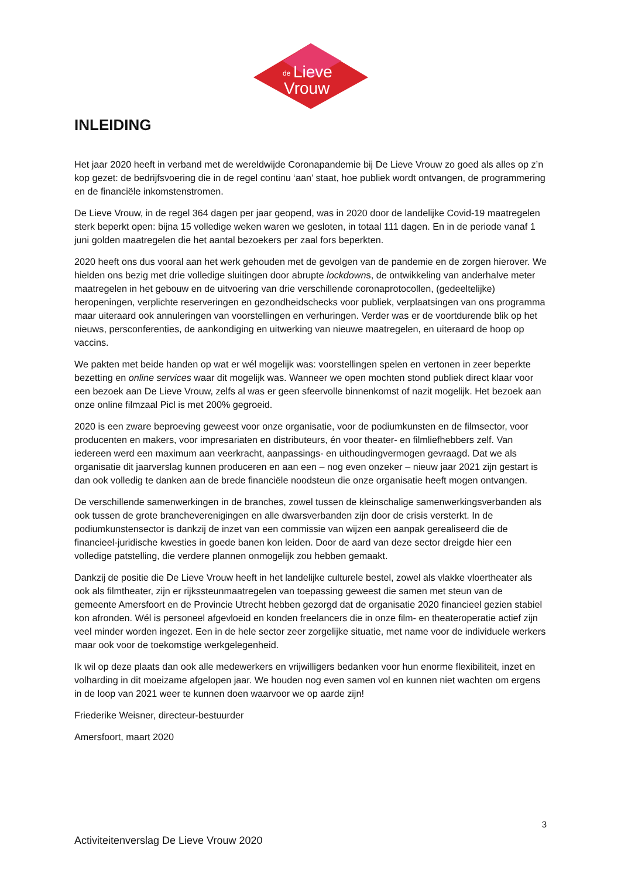de
Lieve
Vrouw
INLEIDING
Het jaar 2020 heeft in verband met de wereldwijde Coronapandemie bij De Lieve Vrouw zo goed als alles op z’n kop gezet: de bedrijfsvoering die in de regel continu ‘aan’ staat, hoe publiek wordt ontvangen, de programmering en de financiële inkomstenstromen.
De Lieve Vrouw, in de regel 364 dagen per jaar geopend, was in 2020 door de landelijke Covid-19 maatregelen sterk beperkt open: bijna 15 volledige weken waren we gesloten, in totaal 111 dagen. En in de periode vanaf 1 juni golden maatregelen die het aantal bezoekers per zaal fors beperkten.
2020 heeft ons dus vooral aan het werk gehouden met de gevolgen van de pandemie en de zorgen hierover. We hielden ons bezig met drie volledige sluitingen door abrupte lockdowns, de ontwikkeling van anderhalve meter maatregelen in het gebouw en de uitvoering van drie verschillende coronaprotocollen, (gedeeltelijke) heropeningen, verplichte reserveringen en gezondheidschecks voor publiek, verplaatsingen van ons programma maar uiteraard ook annuleringen van voorstellingen en verhuringen. Verder was er de voortdurende blik op het nieuws, persconferenties, de aankondiging en uitwerking van nieuwe maatregelen, en uiteraard de hoop op vaccins.
We pakten met beide handen op wat er wél mogelijk was: voorstellingen spelen en vertonen in zeer beperkte bezetting en online services waar dit mogelijk was. Wanneer we open mochten stond publiek direct klaar voor een bezoek aan De Lieve Vrouw, zelfs al was er geen sfeervolle binnenkomst of nazit mogelijk. Het bezoek aan onze online filmzaal Picl is met 200% gegroeid.
2020 is een zware beproeving geweest voor onze organisatie, voor de podiumkunsten en de filmsector, voor producenten en makers, voor impresariaten en distributeurs, én voor theater- en filmliefhebbers zelf. Van iedereen werd een maximum aan veerkracht, aanpassings- en uithoudingvermogen gevraagd. Dat we als organisatie dit jaarverslag kunnen produceren en aan een – nog even onzeker – nieuw jaar 2021 zijn gestart is dan ook volledig te danken aan de brede financiële noodsteun die onze organisatie heeft mogen ontvangen.
De verschillende samenwerkingen in de branches, zowel tussen de kleinschalige samenwerkingsverbanden als ook tussen de grote brancheverenigingen en alle dwarsverbanden zijn door de crisis versterkt. In de podiumkunstensector is dankzij de inzet van een commissie van wijzen een aanpak gerealiseerd die de financieel-juridische kwesties in goede banen kon leiden. Door de aard van deze sector dreigde hier een volledige patstelling, die verdere plannen onmogelijk zou hebben gemaakt.
Dankzij de positie die De Lieve Vrouw heeft in het landelijke culturele bestel, zowel als vlakke vloertheater als ook als filmtheater, zijn er rijkssteunmaatregelen van toepassing geweest die samen met steun van de gemeente Amersfoort en de Provincie Utrecht hebben gezorgd dat de organisatie 2020 financieel gezien stabiel kon afronden. Wél is personeel afgevloeid en konden freelancers die in onze film- en theateroperatie actief zijn veel minder worden ingezet. Een in de hele sector zeer zorgelijke situatie, met name voor de individuele werkers maar ook voor de toekomstige werkgelegenheid.
Ik wil op deze plaats dan ook alle medewerkers en vrijwilligers bedanken voor hun enorme flexibiliteit, inzet en volharding in dit moeizame afgelopen jaar. We houden nog even samen vol en kunnen niet wachten om ergens in de loop van 2021 weer te kunnen doen waarvoor we op aarde zijn!
Friederike Weisner, directeur-bestuurder
Amersfoort, maart 2020
3
Activiteitenverslag De Lieve Vrouw 2020